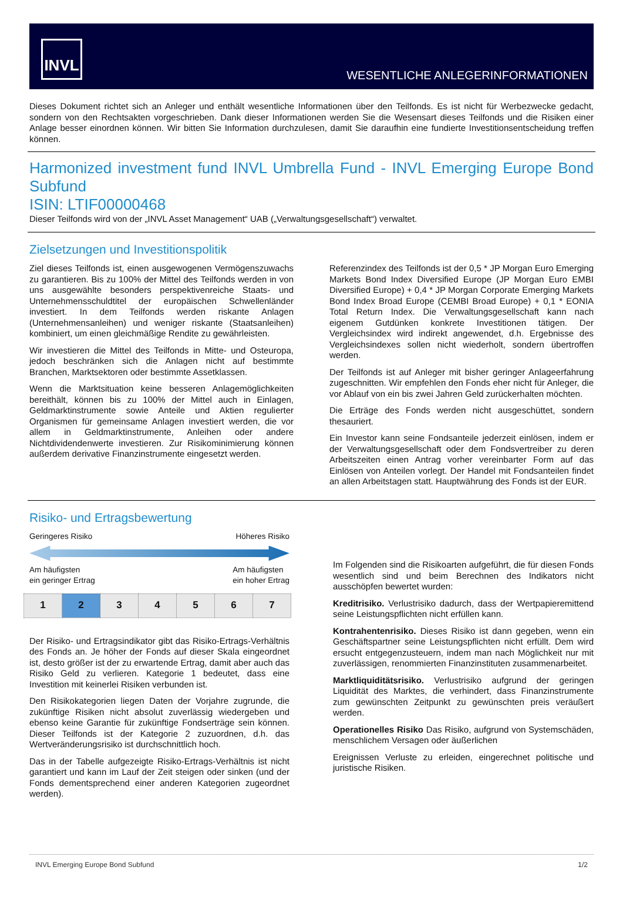INVL
WESENTLICHE ANLEGERINFORMATIONEN
Dieses Dokument richtet sich an Anleger und enthält wesentliche Informationen über den Teilfonds. Es ist nicht für Werbezwecke gedacht, sondern von den Rechtsakten vorgeschrieben. Dank dieser Informationen werden Sie die Wesensart dieses Teilfonds und die Risiken einer Anlage besser einordnen können. Wir bitten Sie Information durchzulesen, damit Sie daraufhin eine fundierte Investitionsentscheidung treffen können.
Harmonized investment fund INVL Umbrella Fund - INVL Emerging Europe Bond Subfund
ISIN: LTIF00000468
Dieser Teilfonds wird von der „INVL Asset Management“ UAB („Verwaltungsgesellschaft“) verwaltet.
Zielsetzungen und Investitionspolitik
Ziel dieses Teilfonds ist, einen ausgewogenen Vermögenszuwachs zu garantieren. Bis zu 100% der Mittel des Teilfonds werden in von uns ausgewählte besonders perspektivenreiche Staats- und Unternehmensschuldtitel der europäischen Schwellenländer investiert. In dem Teilfonds werden riskante Anlagen (Unternehmensanleihen) und weniger riskante (Staatsanleihen) kombiniert, um einen gleichmäßige Rendite zu gewährleisten.
Wir investieren die Mittel des Teilfonds in Mitte- und Osteuropa, jedoch beschränken sich die Anlagen nicht auf bestimmte Branchen, Marktsektoren oder bestimmte Assetklassen.
Wenn die Marktsituation keine besseren Anlagemöglichkeiten bereithält, können bis zu 100% der Mittel auch in Einlagen, Geldmarktinstrumente sowie Anteile und Aktien regulierter Organismen für gemeinsame Anlagen investiert werden, die vor allem in Geldmarktinstrumente, Anleihen oder andere Nichtdividendenwerte investieren. Zur Risikominimierung können außerdem derivative Finanzinstrumente eingesetzt werden.
Referenzindex des Teilfonds ist der 0,5 * JP Morgan Euro Emerging Markets Bond Index Diversified Europe (JP Morgan Euro EMBI Diversified Europe) + 0,4 * JP Morgan Corporate Emerging Markets Bond Index Broad Europe (CEMBI Broad Europe) + 0,1 * EONIA Total Return Index. Die Verwaltungsgesellschaft kann nach eigenem Gutdünken konkrete Investitionen tätigen. Der Vergleichsindex wird indirekt angewendet, d.h. Ergebnisse des Vergleichsindexes sollen nicht wiederholt, sondern übertroffen werden.
Der Teilfonds ist auf Anleger mit bisher geringer Anlageerfahrung zugeschnitten. Wir empfehlen den Fonds eher nicht für Anleger, die vor Ablauf von ein bis zwei Jahren Geld zurückerhalten möchten.
Die Erträge des Fonds werden nicht ausgeschüttet, sondern thesauriert.
Ein Investor kann seine Fondsanteile jederzeit einlösen, indem er der Verwaltungsgesellschaft oder dem Fondsvertreiber zu deren Arbeitszeiten einen Antrag vorher vereinbarter Form auf das Einlösen von Anteilen vorlegt. Der Handel mit Fondsanteilen findet an allen Arbeitstagen statt. Hauptwährung des Fonds ist der EUR.
Risiko- und Ertragsbewertung
Geringeres Risiko Höheres Risiko
Am häufigsten
ein geringer Ertrag Am häufigsten
ein hoher Ertrag
| 1 | 2 | 3 | 4 | 5 | 6 | 7 |
Der Risiko- und Ertragsindikator gibt das Risiko-Ertrags-Verhältnis des Fonds an. Je höher der Fonds auf dieser Skala eingeordnet ist, desto größer ist der zu erwartende Ertrag, damit aber auch das Risiko Geld zu verlieren. Kategorie 1 bedeutet, dass eine Investition mit keinerlei Risiken verbunden ist.
Den Risikokategorien liegen Daten der Vorjahre zugrunde, die zukünftige Risiken nicht absolut zuverlässig wiedergeben und ebenso keine Garantie für zukünftige Fondserträge sein können. Dieser Teilfonds ist der Kategorie 2 zuzuordnen, d.h. das Wertveränderungsrisiko ist durchschnittlich hoch.
Das in der Tabelle aufgezeigte Risiko-Ertrags-Verhältnis ist nicht garantiert und kann im Lauf der Zeit steigen oder sinken (und der Fonds dementsprechend einer anderen Kategorien zugeordnet werden).
Im Folgenden sind die Risikoarten aufgeführt, die für diesen Fonds wesentlich sind und beim Berechnen des Indikators nicht ausschöpfen bewertet wurden:
Kreditrisiko. Verlustrisiko dadurch, dass der Wertpapieremittend seine Leistungspflichten nicht erfüllen kann.
Kontrahentenrisiko. Dieses Risiko ist dann gegeben, wenn ein Geschäftspartner seine Leistungspflichten nicht erfüllt. Dem wird ersucht entgegenzusteuern, indem man nach Möglichkeit nur mit zuverlässigen, renommierten Finanzinstituten zusammenarbeitet.
Marktliquiditätsrisiko. Verlustrisiko aufgrund der geringen Liquidität des Marktes, die verhindert, dass Finanzinstrumente zum gewünschten Zeitpunkt zu gewünschten preis veräußert werden.
Operationelles Risiko Das Risiko, aufgrund von Systemschäden, menschlichem Versagen oder äußerlichen
Ereignissen Verluste zu erleiden, eingerechnet politische und juristische Risiken.
INVL Emerging Europe Bond Subfund 1/2